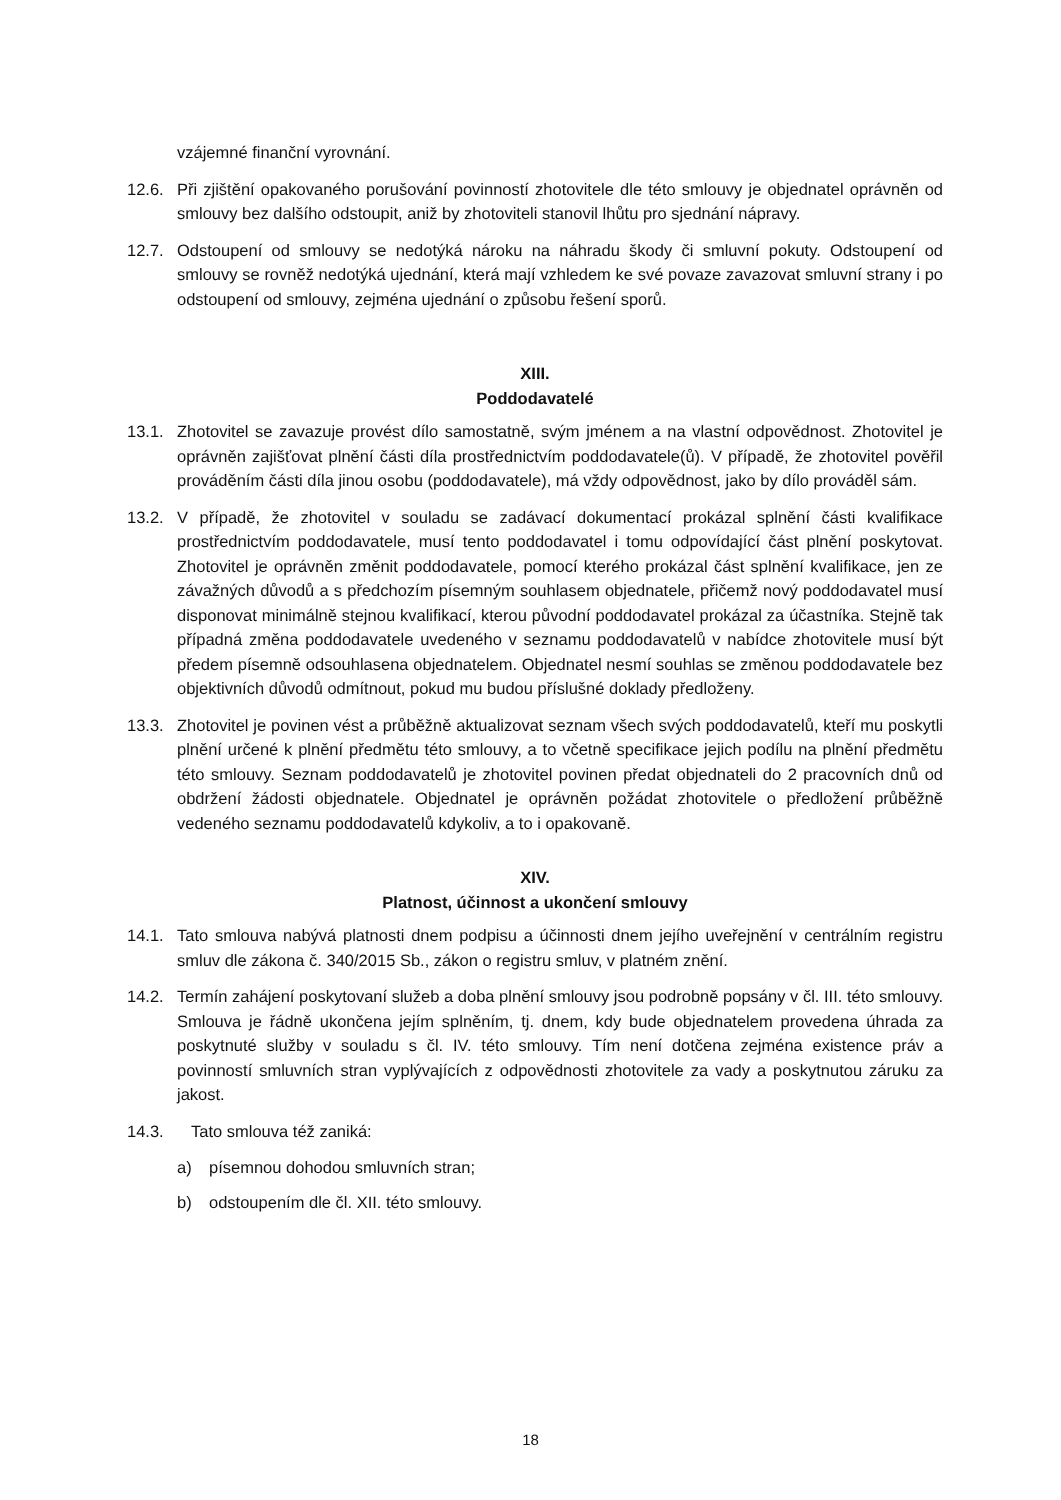vzájemné finanční vyrovnání.
12.6. Při zjištění opakovaného porušování povinností zhotovitele dle této smlouvy je objednatel oprávněn od smlouvy bez dalšího odstoupit, aniž by zhotoviteli stanovil lhůtu pro sjednání nápravy.
12.7. Odstoupení od smlouvy se nedotýká nároku na náhradu škody či smluvní pokuty. Odstoupení od smlouvy se rovněž nedotýká ujednání, která mají vzhledem ke své povaze zavazovat smluvní strany i po odstoupení od smlouvy, zejména ujednání o způsobu řešení sporů.
XIII.
Poddodavatelé
13.1. Zhotovitel se zavazuje provést dílo samostatně, svým jménem a na vlastní odpovědnost. Zhotovitel je oprávněn zajišťovat plnění části díla prostřednictvím poddodavatele(ů). V případě, že zhotovitel pověřil prováděním části díla jinou osobu (poddodavatele), má vždy odpovědnost, jako by dílo prováděl sám.
13.2. V případě, že zhotovitel v souladu se zadávací dokumentací prokázal splnění části kvalifikace prostřednictvím poddodavatele, musí tento poddodavatel i tomu odpovídající část plnění poskytovat. Zhotovitel je oprávněn změnit poddodavatele, pomocí kterého prokázal část splnění kvalifikace, jen ze závažných důvodů a s předchozím písemným souhlasem objednatele, přičemž nový poddodavatel musí disponovat minimálně stejnou kvalifikací, kterou původní poddodavatel prokázal za účastníka. Stejně tak případná změna poddodavatele uvedeného v seznamu poddodavatelů v nabídce zhotovitele musí být předem písemně odsouhlasena objednatelem. Objednatel nesmí souhlas se změnou poddodavatele bez objektivních důvodů odmítnout, pokud mu budou příslušné doklady předloženy.
13.3. Zhotovitel je povinen vést a průběžně aktualizovat seznam všech svých poddodavatelů, kteří mu poskytli plnění určené k plnění předmětu této smlouvy, a to včetně specifikace jejich podílu na plnění předmětu této smlouvy. Seznam poddodavatelů je zhotovitel povinen předat objednateli do 2 pracovních dnů od obdržení žádosti objednatele. Objednatel je oprávněn požádat zhotovitele o předložení průběžně vedeného seznamu poddodavatelů kdykoliv, a to i opakovaně.
XIV.
Platnost, účinnost a ukončení smlouvy
14.1. Tato smlouva nabývá platnosti dnem podpisu a účinnosti dnem jejího uveřejnění v centrálním registru smluv dle zákona č. 340/2015 Sb., zákon o registru smluv, v platném znění.
14.2. Termín zahájení poskytovaní služeb a doba plnění smlouvy jsou podrobně popsány v čl. III. této smlouvy. Smlouva je řádně ukončena jejím splněním, tj. dnem, kdy bude objednatelem provedena úhrada za poskytnuté služby v souladu s čl. IV. této smlouvy. Tím není dotčena zejména existence práv a povinností smluvních stran vyplývajících z odpovědnosti zhotovitele za vady a poskytnutou záruku za jakost.
14.3. Tato smlouva též zaniká:
a) písemnou dohodou smluvních stran;
b) odstoupením dle čl. XII. této smlouvy.
18